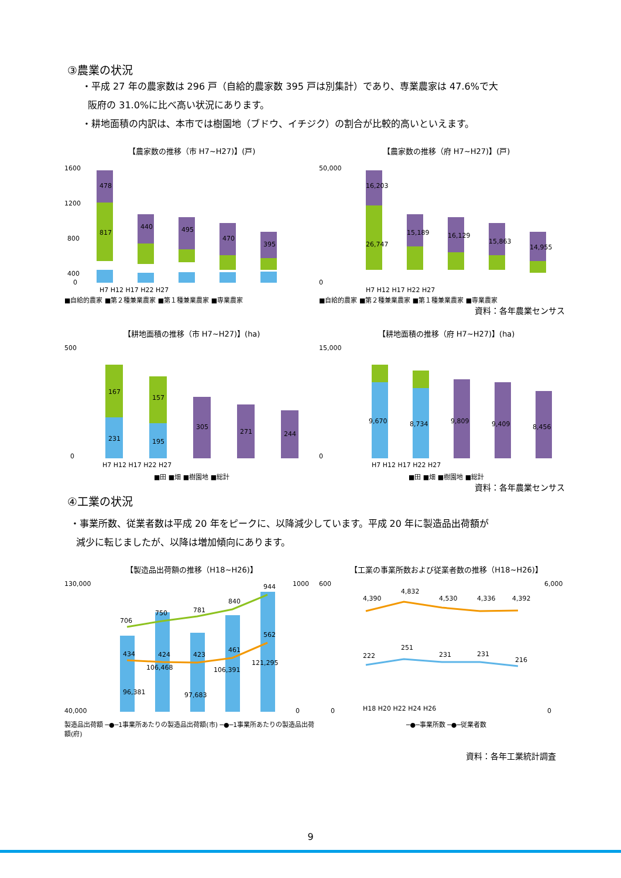③農業の状況
・平成 27 年の農家数は 296 戸（自給的農家数 395 戸は別集計）であり、専業農家は 47.6%で大
阪府の 31.0%に比べ高い状況にあります。
・耕地面積の内訳は、本市では樹園地（ブドウ、イチジク）の割合が比較的高いといえます。
【農家数の推移（市 H7~H27)】(戸)
1600
1200
800
400
0
478
817
440
495
470
395
H7 H12 H17 H22 H27
■自給的農家 ■第２種兼業農家 ■第１種兼業農家 ■専業農家
【農家数の推移（府 H7~H27)】(戸)
50,000
0
16,203
26,747
15,189
16,129
15,863
14,955
H7 H12 H17 H22 H27
■自給的農家 ■第２種兼業農家 ■第１種兼業農家 ■専業農家
資料：各年農業センサス
【耕地面積の推移（市 H7~H27)】(ha)
500
0
167
231
157
195
305
271
244
H7 H12 H17 H22 H27
■田 ■畑 ■樹園地 ■総計
【耕地面積の推移（府 H7~H27)】(ha)
15,000
0
9,670
8,734
9,809
9,409
8,456
H7 H12 H17 H22 H27
■田 ■畑 ■樹園地 ■総計
資料：各年農業センサス
④工業の状況
・事業所数、従業者数は平成 20 年をピークに、以降減少しています。平成 20 年に製造品出荷額が
減少に転じましたが、以降は増加傾向にあります。
【製造品出荷額の推移（H18~H26)】
130,000
40,000
1000
0
96,381
106,468
97,683
106,391
121,295
706
750
781
840
944
434
424
423
461
562
製造品出荷額 ─●─1事業所あたりの製造品出荷額(市) ─●─1事業所あたりの製造品出荷額(府)
【工業の事業所数および従業者数の推移（H18~H26)】
600
0
6,000
0
4,390
4,832
4,530
4,336
4,392
222
251
231
231
216
H18 H20 H22 H24 H26
─●─事業所数 ─●─従業者数
資料：各年工業統計調査
9